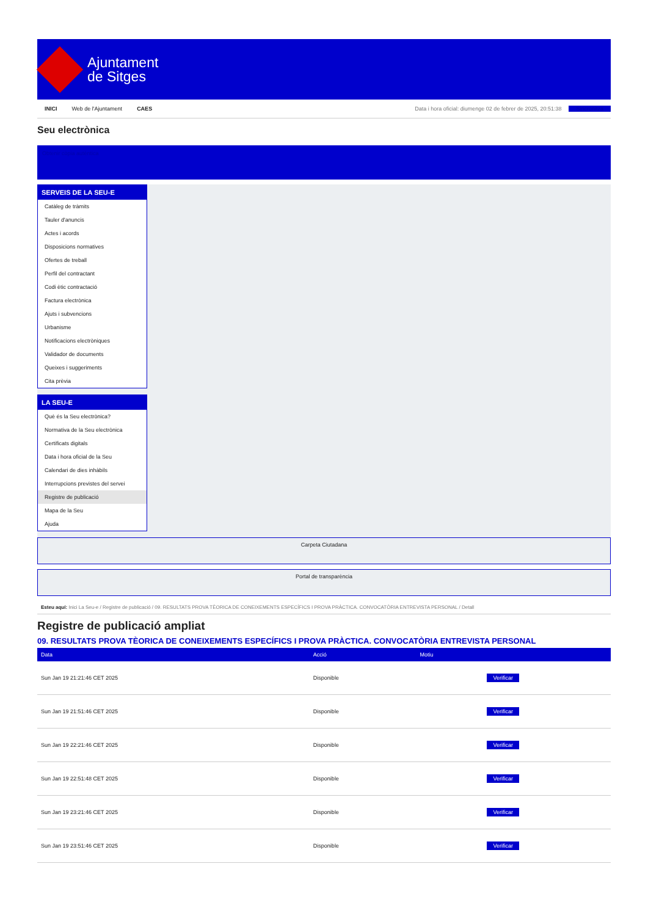Ajuntament
de Sitges
INICI Web de l'Ajuntament CAES Data i hora oficial: diumenge 02 de febrer de 2025, 20:51:38 Sincronitza
Seu electrònica
Obtenir còpia autèntica
SERVEIS DE LA SEU-E
Catàleg de tràmits
Tauler d'anuncis
Actes i acords
Disposicions normatives
Ofertes de treball
Perfil del contractant
Codi ètic contractació
Factura electrònica
Ajuts i subvencions
Urbanisme
Notificacions electròniques
Validador de documents
Queixes i suggeriments
Cita prèvia
LA SEU-E
Què és la Seu electrònica?
Normativa de la Seu electrònica
Certificats digitals
Data i hora oficial de la Seu
Calendari de dies inhàbils
Interrupcions previstes del servei
Registre de publicació
Mapa de la Seu
Ajuda
Carpeta Ciutadana
Portal de transparència
Esteu aquí: Inici La Seu-e / Registre de publicació / 09. RESULTATS PROVA TÈORICA DE CONEIXEMENTS ESPECÍFICS I PROVA PRÀCTICA. CONVOCATÒRIA ENTREVISTA PERSONAL / Detall
Registre de publicació ampliat
09. RESULTATS PROVA TÈORICA DE CONEIXEMENTS ESPECÍFICS I PROVA PRÀCTICA. CONVOCATÒRIA ENTREVISTA PERSONAL
| Data | Acció | Motiu | |
| --- | --- | --- | --- |
| Sun Jan 19 21:21:46 CET 2025 | Disponible | | Verificar |
| Sun Jan 19 21:51:46 CET 2025 | Disponible | | Verificar |
| Sun Jan 19 22:21:46 CET 2025 | Disponible | | Verificar |
| Sun Jan 19 22:51:48 CET 2025 | Disponible | | Verificar |
| Sun Jan 19 23:21:46 CET 2025 | Disponible | | Verificar |
| Sun Jan 19 23:51:46 CET 2025 | Disponible | | Verificar |